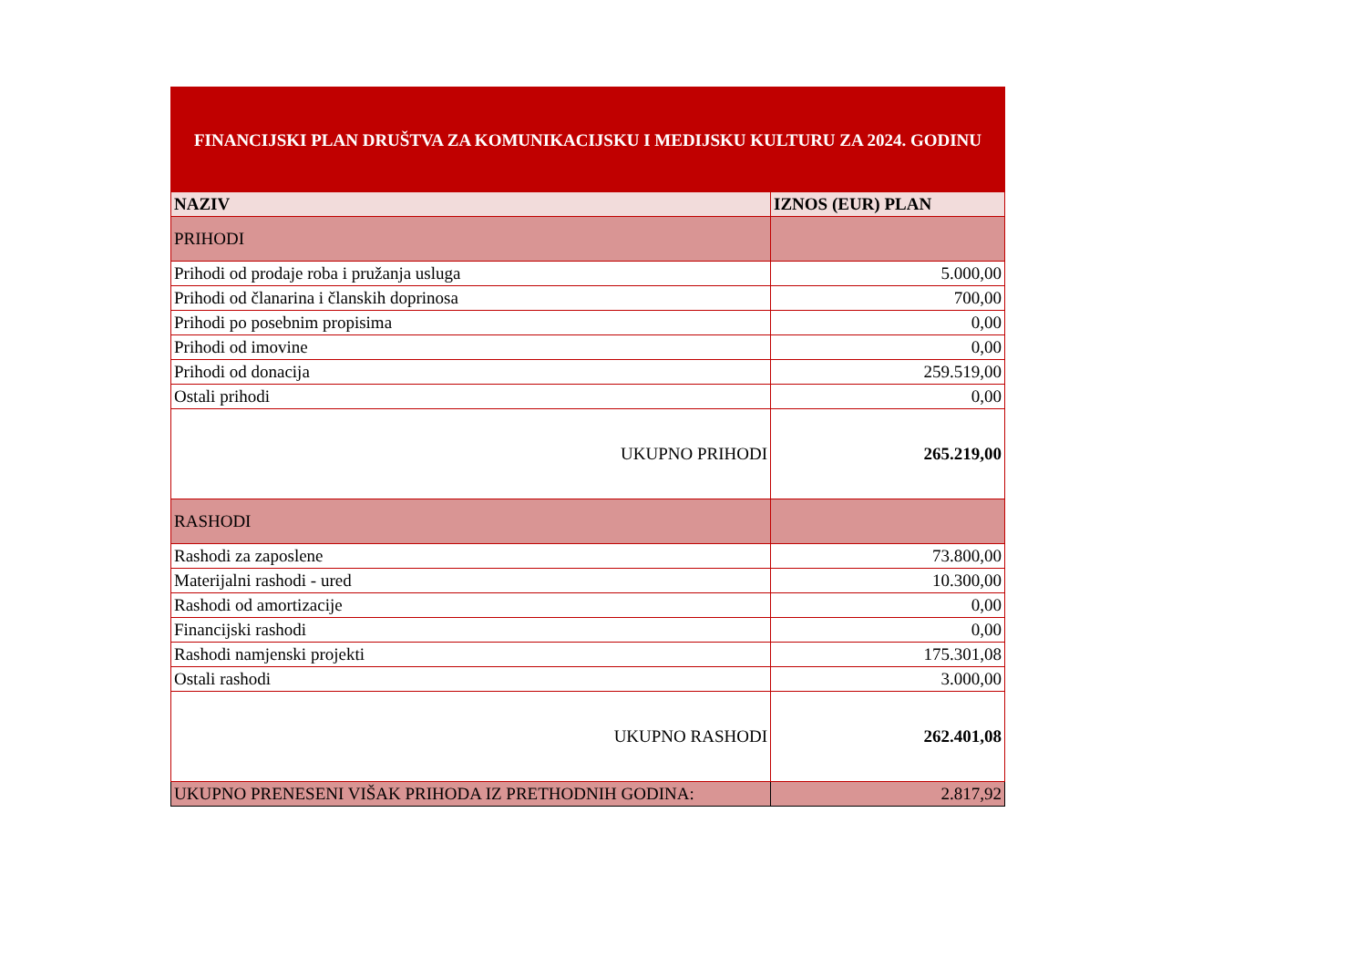| FINANCIJSKI PLAN DRUŠTVA ZA KOMUNIKACIJSKU I MEDIJSKU KULTURU ZA 2024. GODINU | |
| NAZIV | IZNOS (EUR) PLAN |
| PRIHODI | |
| Prihodi od prodaje roba i pružanja usluga | 5.000,00 |
| Prihodi od članarina i članskih doprinosa | 700,00 |
| Prihodi po posebnim propisima | 0,00 |
| Prihodi od imovine | 0,00 |
| Prihodi od donacija | 259.519,00 |
| Ostali prihodi | 0,00 |
| UKUPNO PRIHODI | 265.219,00 |
| RASHODI | |
| Rashodi za zaposlene | 73.800,00 |
| Materijalni rashodi - ured | 10.300,00 |
| Rashodi od amortizacije | 0,00 |
| Financijski rashodi | 0,00 |
| Rashodi namjenski projekti | 175.301,08 |
| Ostali rashodi | 3.000,00 |
| UKUPNO RASHODI | 262.401,08 |
| UKUPNO PRENESENI VIŠAK PRIHODA IZ PRETHODNIH GODINA: | 2.817,92 |